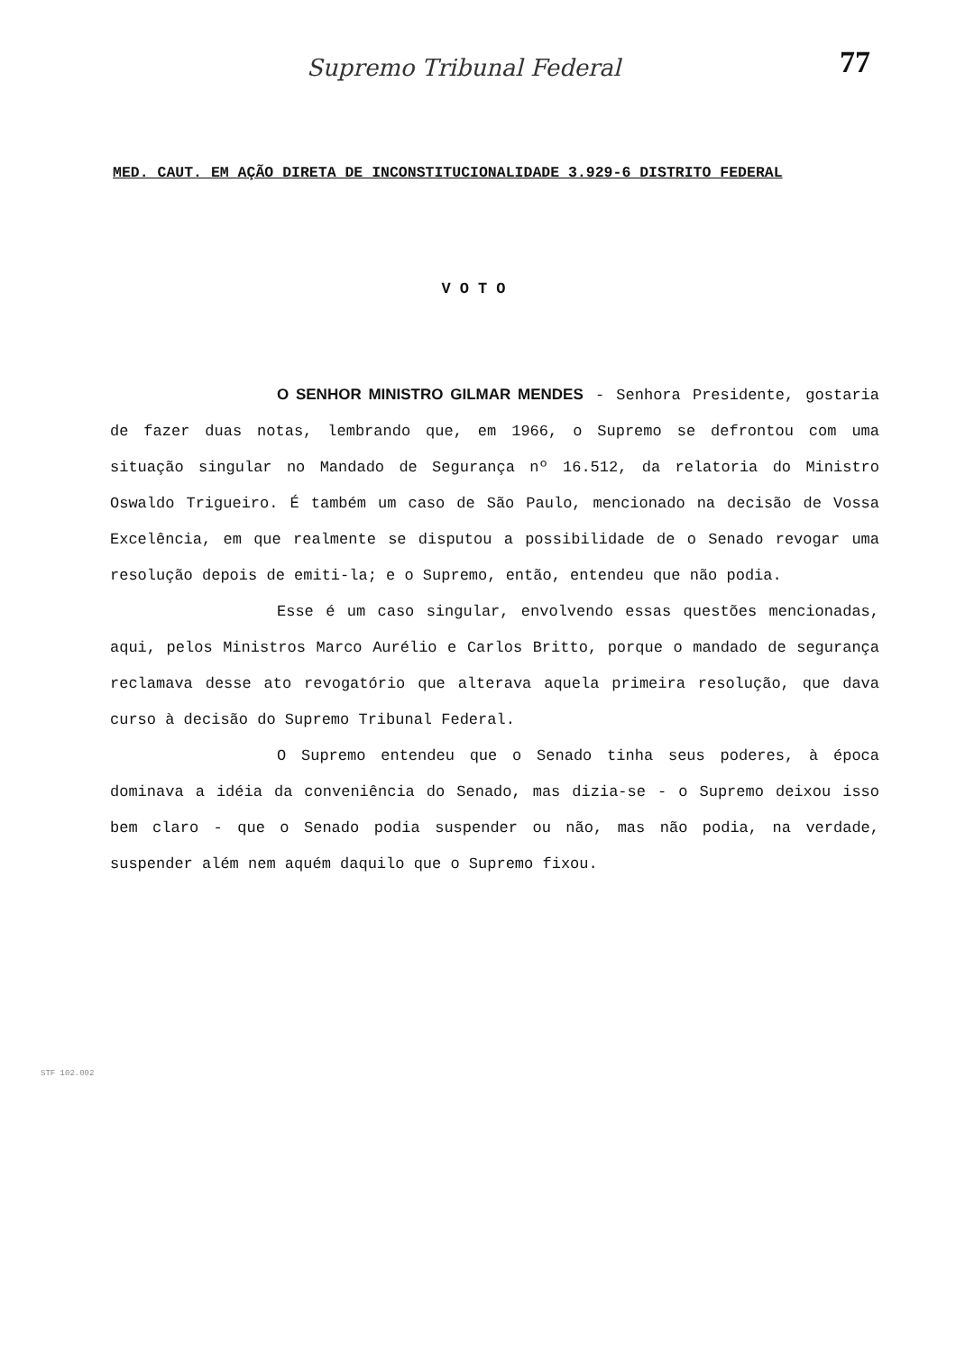Supremo Tribunal Federal
77
MED. CAUT. EM AÇÃO DIRETA DE INCONSTITUCIONALIDADE 3.929-6 DISTRITO FEDERAL
VOTO
O SENHOR MINISTRO GILMAR MENDES - Senhora Presidente, gostaria de fazer duas notas, lembrando que, em 1966, o Supremo se defrontou com uma situação singular no Mandado de Segurança nº 16.512, da relatoria do Ministro Oswaldo Trigueiro. É também um caso de São Paulo, mencionado na decisão de Vossa Excelência, em que realmente se disputou a possibilidade de o Senado revogar uma resolução depois de emiti-la; e o Supremo, então, entendeu que não podia.
Esse é um caso singular, envolvendo essas questões mencionadas, aqui, pelos Ministros Marco Aurélio e Carlos Britto, porque o mandado de segurança reclamava desse ato revogatório que alterava aquela primeira resolução, que dava curso à decisão do Supremo Tribunal Federal.
O Supremo entendeu que o Senado tinha seus poderes, à época dominava a idéia da conveniência do Senado, mas dizia-se - o Supremo deixou isso bem claro - que o Senado podia suspender ou não, mas não podia, na verdade, suspender além nem aquém daquilo que o Supremo fixou.
STF 102.002